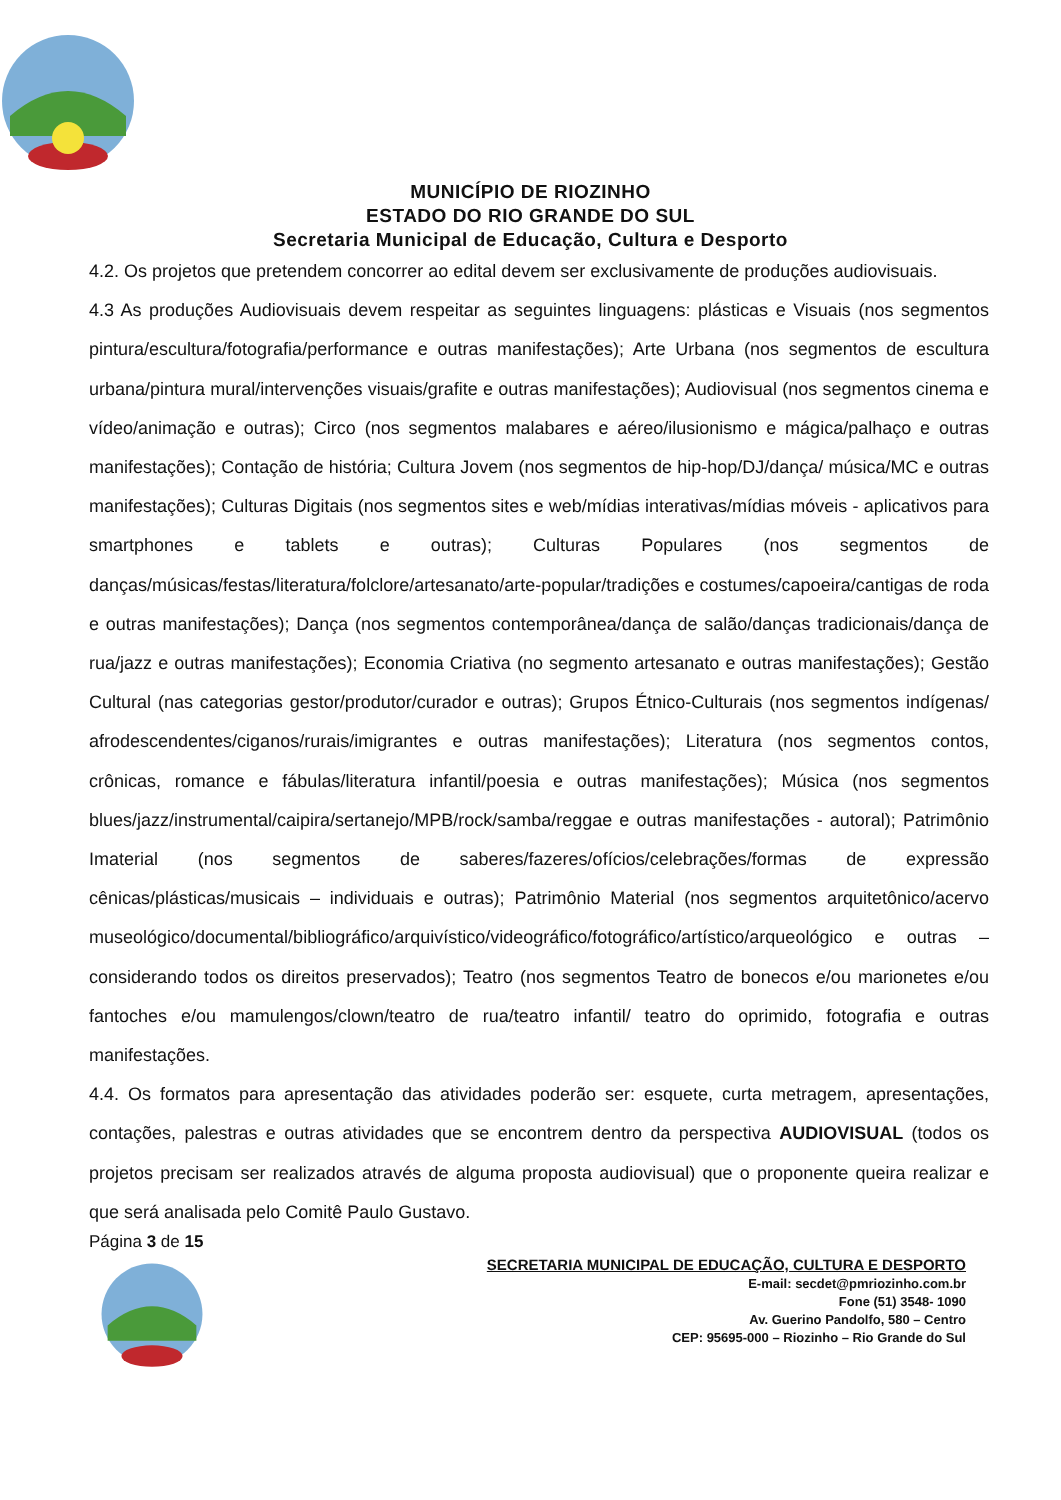MUNICÍPIO DE RIOZINHO
ESTADO DO RIO GRANDE DO SUL
Secretaria Municipal de Educação, Cultura e Desporto
4.2. Os projetos que pretendem concorrer ao edital devem ser exclusivamente de produções audiovisuais.
4.3 As produções Audiovisuais devem respeitar as seguintes linguagens: plásticas e Visuais (nos segmentos pintura/escultura/fotografia/performance e outras manifestações); Arte Urbana (nos segmentos de escultura urbana/pintura mural/intervenções visuais/grafite e outras manifestações); Audiovisual (nos segmentos cinema e vídeo/animação e outras); Circo (nos segmentos malabares e aéreo/ilusionismo e mágica/palhaço e outras manifestações); Contação de história; Cultura Jovem (nos segmentos de hip-hop/DJ/dança/ música/MC e outras manifestações); Culturas Digitais (nos segmentos sites e web/mídias interativas/mídias móveis - aplicativos para smartphones e tablets e outras); Culturas Populares (nos segmentos de danças/músicas/festas/literatura/folclore/artesanato/arte-popular/tradições e costumes/capoeira/cantigas de roda e outras manifestações); Dança (nos segmentos contemporânea/dança de salão/danças tradicionais/dança de rua/jazz e outras manifestações); Economia Criativa (no segmento artesanato e outras manifestações); Gestão Cultural (nas categorias gestor/produtor/curador e outras); Grupos Étnico-Culturais (nos segmentos indígenas/ afrodescendentes/ciganos/rurais/imigrantes e outras manifestações); Literatura (nos segmentos contos, crônicas, romance e fábulas/literatura infantil/poesia e outras manifestações); Música (nos segmentos blues/jazz/instrumental/caipira/sertanejo/MPB/rock/samba/reggae e outras manifestações - autoral); Patrimônio Imaterial (nos segmentos de saberes/fazeres/ofícios/celebrações/formas de expressão cênicas/plásticas/musicais – individuais e outras); Patrimônio Material (nos segmentos arquitetônico/acervo museológico/documental/bibliográfico/arquivístico/videográfico/fotográfico/artístico/arqueológico e outras – considerando todos os direitos preservados); Teatro (nos segmentos Teatro de bonecos e/ou marionetes e/ou fantoches e/ou mamulengos/clown/teatro de rua/teatro infantil/ teatro do oprimido, fotografia e outras manifestações.
4.4. Os formatos para apresentação das atividades poderão ser: esquete, curta metragem, apresentações, contações, palestras e outras atividades que se encontrem dentro da perspectiva AUDIOVISUAL (todos os projetos precisam ser realizados através de alguma proposta audiovisual) que o proponente queira realizar e que será analisada pelo Comitê Paulo Gustavo.
Página 3 de 15
SECRETARIA MUNICIPAL DE EDUCAÇÃO, CULTURA E DESPORTO
E-mail: secdet@pmriozinho.com.br
Fone (51) 3548- 1090
Av. Guerino Pandolfo, 580 – Centro
CEP: 95695-000 – Riozinho – Rio Grande do Sul